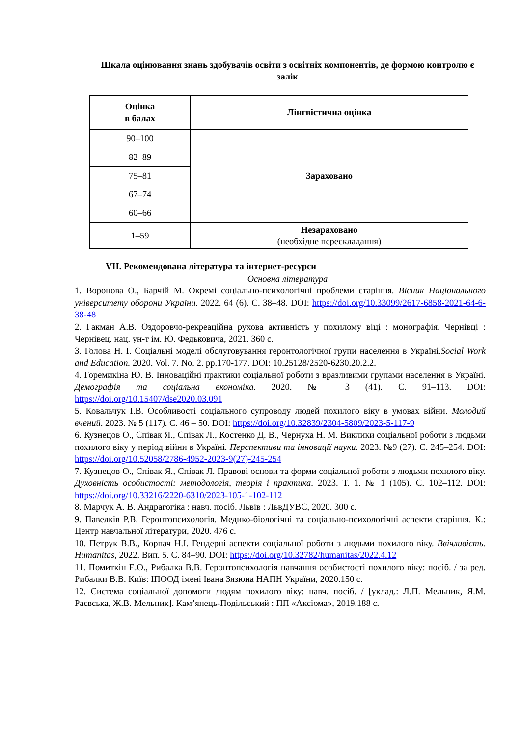Шкала оцінювання знань здобувачів освіти з освітніх компонентів, де формою контролю є залік
| Оцінка в балах | Лінгвістична оцінка |
| --- | --- |
| 90–100 | Зараховано |
| 82–89 | |
| 75–81 | |
| 67–74 | |
| 60–66 | |
| 1–59 | Незараховано (необхідне перескладання) |
VII. Рекомендована література та інтернет-ресурси
Основна література
1. Воронова О., Барчій М. Окремі соціально-психологічні проблеми старіння. Вісник Національного університету оборони України. 2022. 64 (6). С. 38–48. DOI: https://doi.org/10.33099/2617-6858-2021-64-6-38-48
2. Гакман А.В. Оздоровчо-рекреаційна рухова активність у похилому віці : монографія. Чернівці : Чернівец. нац. ун-т ім. Ю. Федьковича, 2021. 360 с.
3. Голова Н. І. Соціальні моделі обслуговування геронтологічної групи населення в Україні.Social Work and Education. 2020. Vol. 7. No. 2. pp.170-177. DOI: 10.25128/2520-6230.20.2.2.
4. Горемикіна Ю. В. Інноваційні практики соціальної роботи з вразливими групами населення в Україні. Демографія та соціальна економіка. 2020. № 3 (41). С. 91–113. DOI: https://doi.org/10.15407/dse2020.03.091
5. Ковальчук І.В. Особливості соціального супроводу людей похилого віку в умовах війни. Молодий вчений. 2023. № 5 (117). С. 46 – 50. DOI: https://doi.org/10.32839/2304-5809/2023-5-117-9
6. Кузнецов О., Співак Я., Співак Л., Костенко Д. В., Чернуха Н. М. Виклики соціальної роботи з людьми похилого віку у період війни в Україні. Перспективи та інновації науки. 2023. №9 (27). С. 245–254. DOI: https://doi.org/10.52058/2786-4952-2023-9(27)-245-254
7. Кузнецов О., Співак Я., Співак Л. Правові основи та форми соціальної роботи з людьми похилого віку. Духовність особистості: методологія, теорія і практика. 2023. Т. 1. № 1 (105). С. 102–112. DOI: https://doi.org/10.33216/2220-6310/2023-105-1-102-112
8. Марчук А. В. Андрагогіка : навч. посіб. Львів : ЛьвДУВС, 2020. 300 с.
9. Павелків Р.В. Геронтопсихологія. Медико-біологічні та соціально-психологічні аспекти старіння. К.: Центр навчальної літератури, 2020. 476 с.
10. Петрук В.В., Корпач Н.І. Гендерні аспекти соціальної роботи з людьми похилого віку. Ввічливість. Humanitas, 2022. Вип. 5. С. 84–90. DOI: https://doi.org/10.32782/humanitas/2022.4.12
11. Помиткін Е.О., Рибалка В.В. Геронтопсихологія навчання особистості похилого віку: посіб. / за ред. Рибалки В.В. Київ: ІПООД імені Івана Зязюна НАПН України, 2020.150 с.
12. Система соціальної допомоги людям похилого віку: навч. посіб. / [уклад.: Л.П. Мельник, Я.М. Раєвська, Ж.В. Мельник]. Кам’янець-Подільський : ПП «Аксіома», 2019.188 с.